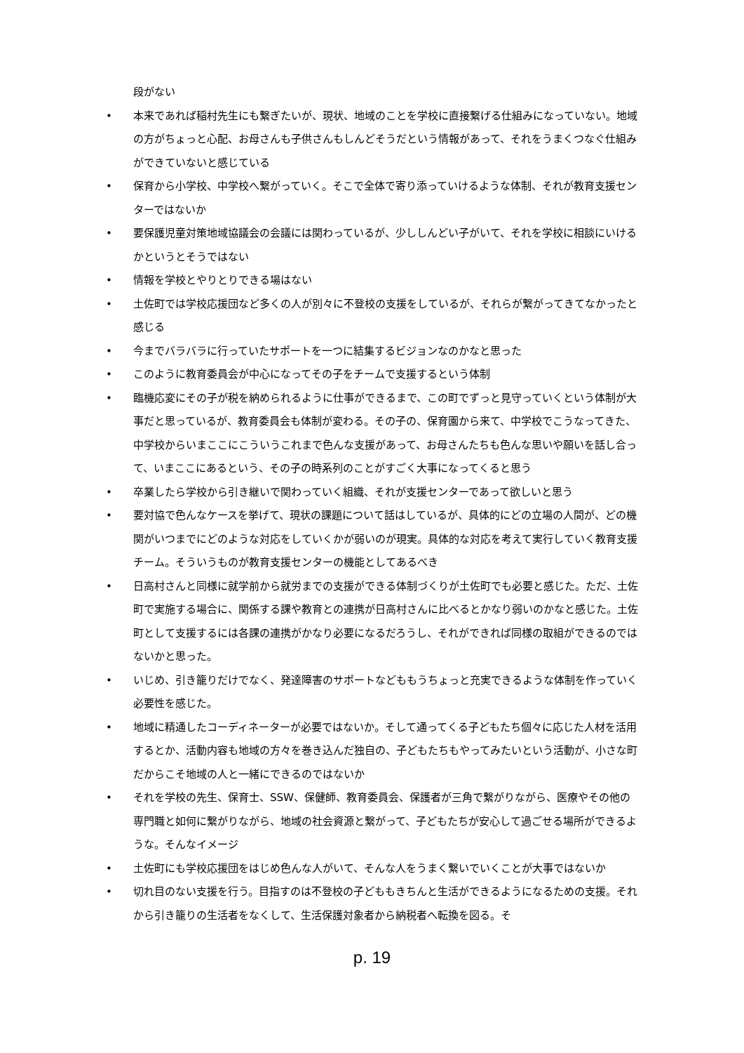段がない
• 本来であれば稲村先生にも繋ぎたいが、現状、地域のことを学校に直接繋げる仕組みになっていない。地域の方がちょっと心配、お母さんも子供さんもしんどそうだという情報があって、それをうまくつなぐ仕組みができていないと感じている
• 保育から小学校、中学校へ繋がっていく。そこで全体で寄り添っていけるような体制、それが教育支援センターではないか
• 要保護児童対策地域協議会の会議には関わっているが、少ししんどい子がいて、それを学校に相談にいけるかというとそうではない
• 情報を学校とやりとりできる場はない
• 土佐町では学校応援団など多くの人が別々に不登校の支援をしているが、それらが繋がってきてなかったと感じる
• 今までバラバラに行っていたサポートを一つに結集するビジョンなのかなと思った
• このように教育委員会が中心になってその子をチームで支援するという体制
• 臨機応変にその子が税を納められるように仕事ができるまで、この町でずっと見守っていくという体制が大事だと思っているが、教育委員会も体制が変わる。その子の、保育園から来て、中学校でこうなってきた、中学校からいまここにこういうこれまで色んな支援があって、お母さんたちも色んな思いや願いを話し合って、いまここにあるという、その子の時系列のことがすごく大事になってくると思う
• 卒業したら学校から引き継いで関わっていく組織、それが支援センターであって欲しいと思う
• 要対協で色んなケースを挙げて、現状の課題について話はしているが、具体的にどの立場の人間が、どの機関がいつまでにどのような対応をしていくかが弱いのが現実。具体的な対応を考えて実行していく教育支援チーム。そういうものが教育支援センターの機能としてあるべき
• 日高村さんと同様に就学前から就労までの支援ができる体制づくりが土佐町でも必要と感じた。ただ、土佐町で実施する場合に、関係する課や教育との連携が日高村さんに比べるとかなり弱いのかなと感じた。土佐町として支援するには各課の連携がかなり必要になるだろうし、それができれば同様の取組ができるのではないかと思った。
• いじめ、引き籠りだけでなく、発達障害のサポートなどももうちょっと充実できるような体制を作っていく必要性を感じた。
• 地域に精通したコーディネーターが必要ではないか。そして通ってくる子どもたち個々に応じた人材を活用するとか、活動内容も地域の方々を巻き込んだ独自の、子どもたちもやってみたいという活動が、小さな町だからこそ地域の人と一緒にできるのではないか
• それを学校の先生、保育士、SSW、保健師、教育委員会、保護者が三角で繋がりながら、医療やその他の専門職と如何に繋がりながら、地域の社会資源と繋がって、子どもたちが安心して過ごせる場所ができるような。そんなイメージ
• 土佐町にも学校応援団をはじめ色んな人がいて、そんな人をうまく繋いでいくことが大事ではないか
• 切れ目のない支援を行う。目指すのは不登校の子どももきちんと生活ができるようになるための支援。それから引き籠りの生活者をなくして、生活保護対象者から納税者へ転換を図る。そ
p. 19